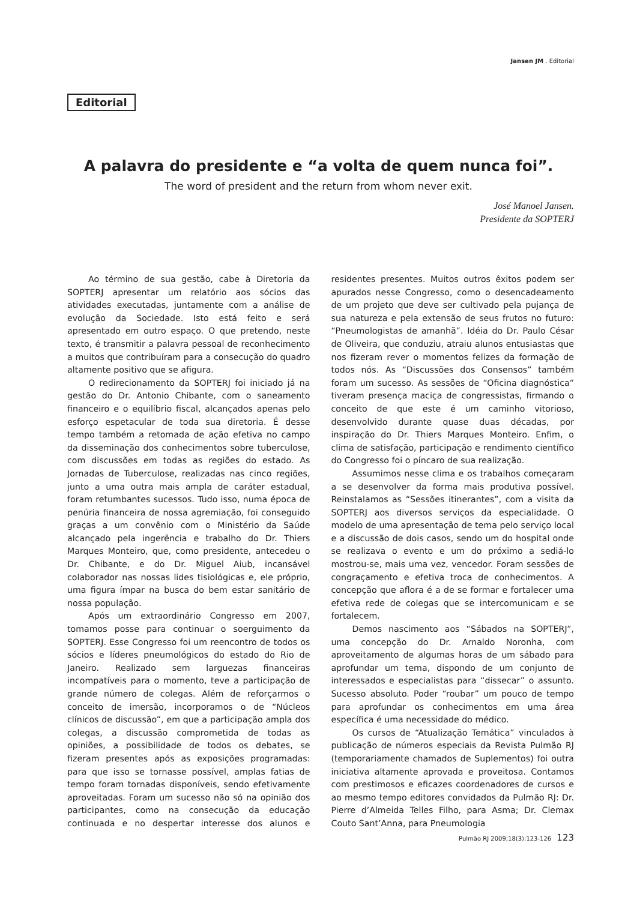Jansen JM . Editorial
Editorial
A palavra do presidente e “a volta de quem nunca foi”.
The word of president and the return from whom never exit.
José Manoel Jansen.
Presidente da SOPTERJ
Ao término de sua gestão, cabe à Diretoria da SOPTERJ apresentar um relatório aos sócios das atividades executadas, juntamente com a análise de evolução da Sociedade. Isto está feito e será apresentado em outro espaço. O que pretendo, neste texto, é transmitir a palavra pessoal de reconhecimento a muitos que contribuíram para a consecução do quadro altamente positivo que se afigura.
O redirecionamento da SOPTERJ foi iniciado já na gestão do Dr. Antonio Chibante, com o saneamento financeiro e o equilíbrio fiscal, alcançados apenas pelo esforço espetacular de toda sua diretoria. É desse tempo também a retomada de ação efetiva no campo da disseminação dos conhecimentos sobre tuberculose, com discussões em todas as regiões do estado. As Jornadas de Tuberculose, realizadas nas cinco regiões, junto a uma outra mais ampla de caráter estadual, foram retumbantes sucessos. Tudo isso, numa época de penúria financeira de nossa agremiação, foi conseguido graças a um convênio com o Ministério da Saúde alcançado pela ingerência e trabalho do Dr. Thiers Marques Monteiro, que, como presidente, antecedeu o Dr. Chibante, e do Dr. Miguel Aiub, incansável colaborador nas nossas lides tisiológicas e, ele próprio, uma figura ímpar na busca do bem estar sanitário de nossa população.
Após um extraordinário Congresso em 2007, tomamos posse para continuar o soerguimento da SOPTERJ. Esse Congresso foi um reencontro de todos os sócios e líderes pneumológicos do estado do Rio de Janeiro. Realizado sem larguezas financeiras incompatíveis para o momento, teve a participação de grande número de colegas. Além de reforçarmos o conceito de imersão, incorporamos o de “Núcleos clínicos de discussão”, em que a participação ampla dos colegas, a discussão comprometida de todas as opiniões, a possibilidade de todos os debates, se fizeram presentes após as exposições programadas: para que isso se tornasse possível, amplas fatias de tempo foram tornadas disponíveis, sendo efetivamente aproveitadas. Foram um sucesso não só na opinião dos participantes, como na consecução da educação continuada e no despertar interesse dos alunos e residentes presentes. Muitos outros êxitos podem ser apurados nesse Congresso, como o desencadeamento de um projeto que deve ser cultivado pela pujança de sua natureza e pela extensão de seus frutos no futuro: “Pneumologistas de amanhã”. Idéia do Dr. Paulo César de Oliveira, que conduziu, atraiu alunos entusiastas que nos fizeram rever o momentos felizes da formação de todos nós. As “Discussões dos Consensos” também foram um sucesso. As sessões de “Oficina diagnóstica” tiveram presença maciça de congressistas, firmando o conceito de que este é um caminho vitorioso, desenvolvido durante quase duas décadas, por inspiração do Dr. Thiers Marques Monteiro. Enfim, o clima de satisfação, participação e rendimento científico do Congresso foi o píncaro de sua realização.
Assumimos nesse clima e os trabalhos começaram a se desenvolver da forma mais produtiva possível. Reinstalamos as “Sessões itinerantes”, com a visita da SOPTERJ aos diversos serviços da especialidade. O modelo de uma apresentação de tema pelo serviço local e a discussão de dois casos, sendo um do hospital onde se realizava o evento e um do próximo a sediá-lo mostrou-se, mais uma vez, vencedor. Foram sessões de congraçamento e efetiva troca de conhecimentos. A concepção que aflora é a de se formar e fortalecer uma efetiva rede de colegas que se intercomunicam e se fortalecem.
Demos nascimento aos “Sábados na SOPTERJ”, uma concepção do Dr. Arnaldo Noronha, com aproveitamento de algumas horas de um sábado para aprofundar um tema, dispondo de um conjunto de interessados e especialistas para “dissecar” o assunto. Sucesso absoluto. Poder “roubar” um pouco de tempo para aprofundar os conhecimentos em uma área específica é uma necessidade do médico.
Os cursos de “Atualização Temática” vinculados à publicação de números especiais da Revista Pulmão RJ (temporariamente chamados de Suplementos) foi outra iniciativa altamente aprovada e proveitosa. Contamos com prestimosos e eficazes coordenadores de cursos e ao mesmo tempo editores convidados da Pulmão RJ: Dr. Pierre d’Almeida Telles Filho, para Asma; Dr. Clemax Couto Sant’Anna, para Pneumologia
Pulmão RJ 2009;18(3):123-126 123